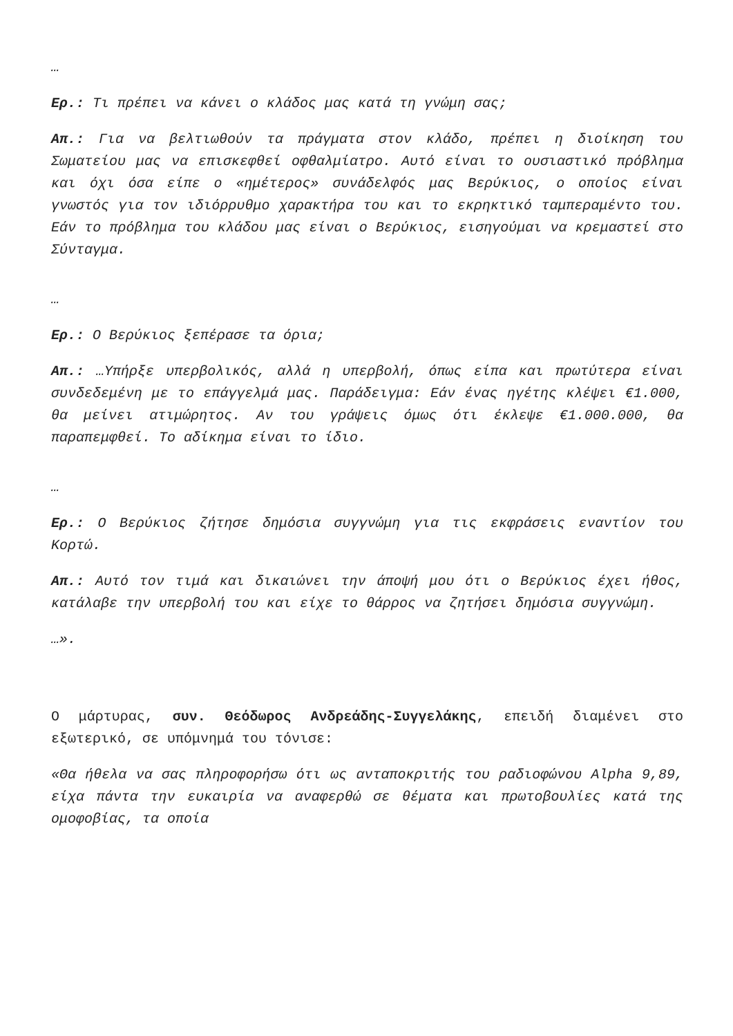…
Ερ.: Τι πρέπει να κάνει ο κλάδος μας κατά τη γνώμη σας;
Απ.: Για να βελτιωθούν τα πράγματα στον κλάδο, πρέπει η διοίκηση του Σωματείου μας να επισκεφθεί οφθαλμίατρο. Αυτό είναι το ουσιαστικό πρόβλημα και όχι όσα είπε ο «ημέτερος» συνάδελφός μας Βερύκιος, ο οποίος είναι γνωστός για τον ιδιόρρυθμο χαρακτήρα του και το εκρηκτικό ταμπεραμέντο του. Εάν το πρόβλημα του κλάδου μας είναι ο Βερύκιος, εισηγούμαι να κρεμαστεί στο Σύνταγμα.
…
Ερ.: Ο Βερύκιος ξεπέρασε τα όρια;
Απ.: …Υπήρξε υπερβολικός, αλλά η υπερβολή, όπως είπα και πρωτύτερα είναι συνδεδεμένη με το επάγγελμά μας. Παράδειγμα: Εάν ένας ηγέτης κλέψει €1.000, θα μείνει ατιμώρητος. Αν του γράψεις όμως ότι έκλεψε €1.000.000, θα παραπεμφθεί. Το αδίκημα είναι το ίδιο.
…
Ερ.: Ο Βερύκιος ζήτησε δημόσια συγγνώμη για τις εκφράσεις εναντίον του Κορτώ.
Απ.: Αυτό τον τιμά και δικαιώνει την άποψή μου ότι ο Βερύκιος έχει ήθος, κατάλαβε την υπερβολή του και είχε το θάρρος να ζητήσει δημόσια συγγνώμη.
…».
Ο μάρτυρας, συν. Θεόδωρος Ανδρεάδης-Συγγελάκης, επειδή διαμένει στο εξωτερικό, σε υπόμνημά του τόνισε:
«Θα ήθελα να σας πληροφορήσω ότι ως ανταποκριτής του ραδιοφώνου Alpha 9,89, είχα πάντα την ευκαιρία να αναφερθώ σε θέματα και πρωτοβουλίες κατά της ομοφοβίας, τα οποία